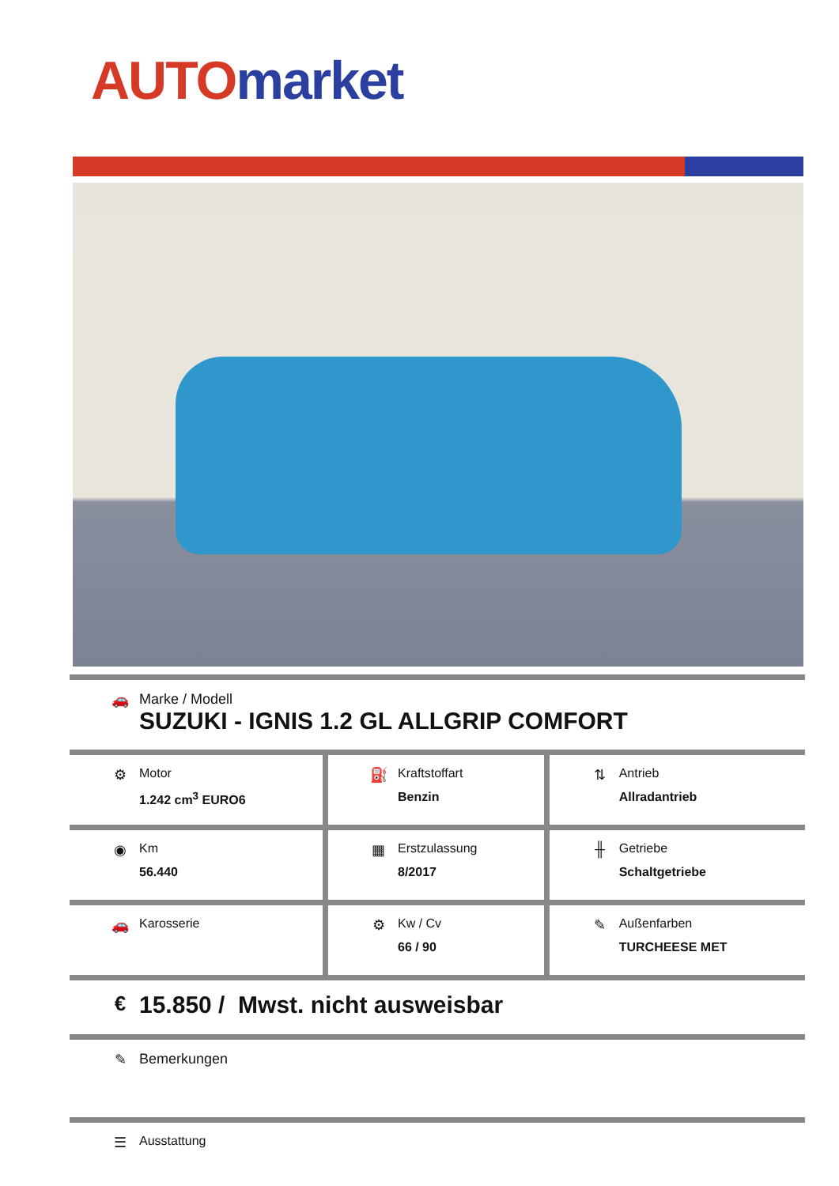AUTO market
| 🚗 Marke / Modell SUZUKI - IGNIS 1.2 GL ALLGRIP COMFORT | | |
| ⚙ Motor 1.242 cm<sup>3</sup> EURO6 | ⛽ Kraftstoffart Benzin | ⇅ Antrieb Allradantrieb |
| ◉ Km 56.440 | ▦ Erstzulassung 8/2017 | ╫ Getriebe Schaltgetriebe |
| 🚗 Karosserie | ⚙ Kw / Cv 66 / 90 | ✎ Außenfarben TURCHEESE MET |
| € 15.850 / Mwst. nicht ausweisbar | | |
| ✎ Bemerkungen | | |
| ☰ Ausstattung | | |